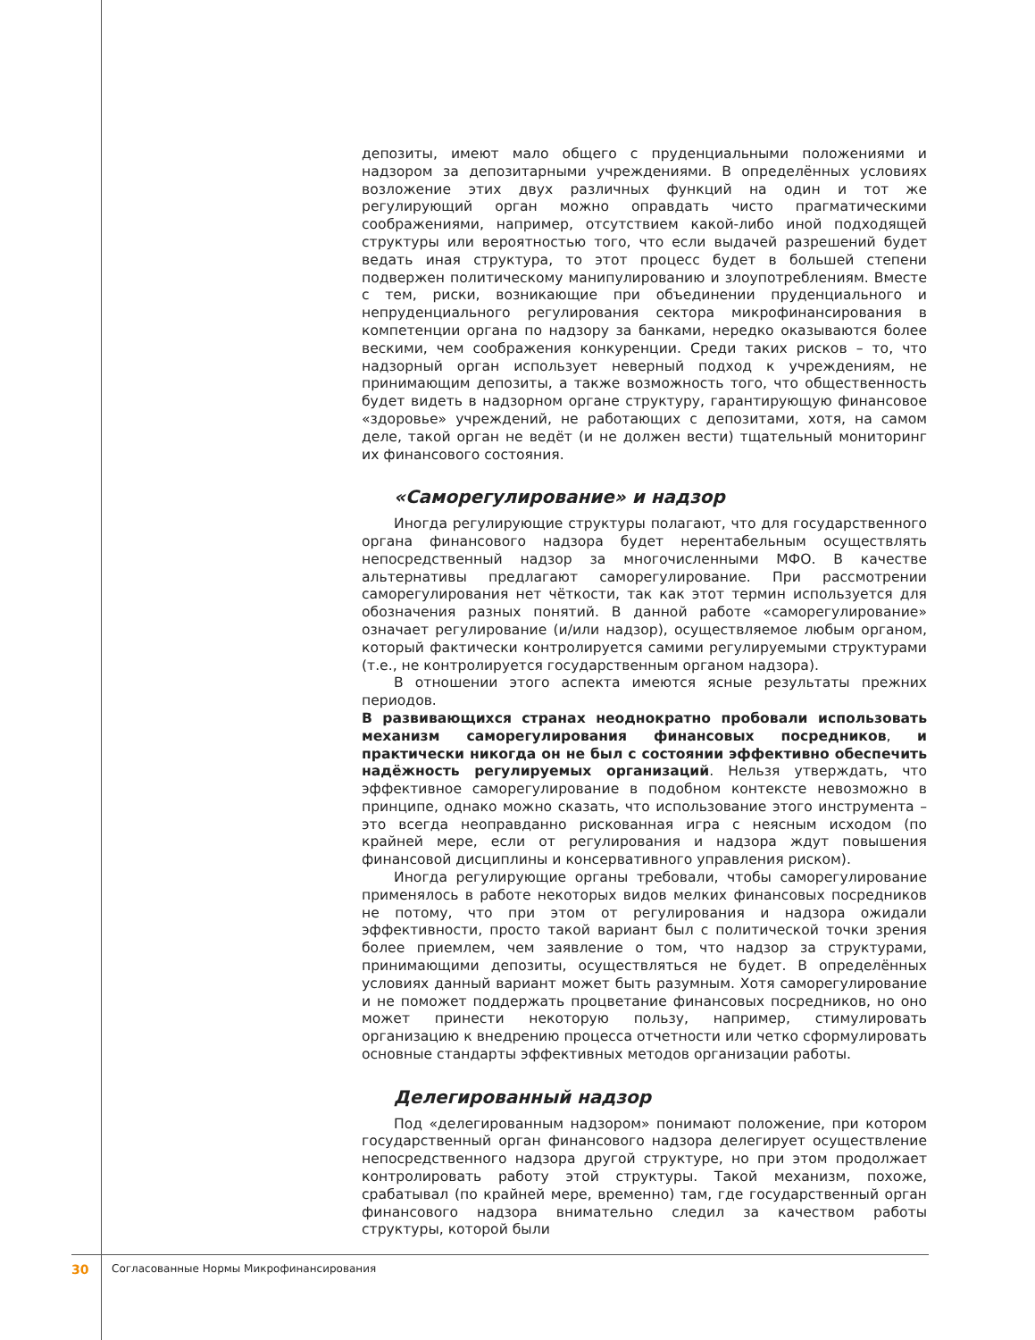депозиты, имеют мало общего с пруденциальными положениями и надзором за депозитарными учреждениями. В определённых условиях возложение этих двух различных функций на один и тот же регулирующий орган можно оправдать чисто прагматическими соображениями, например, отсутствием какой-либо иной подходящей структуры или вероятностью того, что если выдачей разрешений будет ведать иная структура, то этот процесс будет в большей степени подвержен политическому манипулированию и злоупотреблениям. Вместе с тем, риски, возникающие при объединении пруденциального и непруденциального регулирования сектора микрофинансирования в компетенции органа по надзору за банками, нередко оказываются более вескими, чем соображения конкуренции. Среди таких рисков – то, что надзорный орган использует неверный подход к учреждениям, не принимающим депозиты, а также возможность того, что общественность будет видеть в надзорном органе структуру, гарантирующую финансовое «здоровье» учреждений, не работающих с депозитами, хотя, на самом деле, такой орган не ведёт (и не должен вести) тщательный мониторинг их финансового состояния.
«Саморегулирование» и надзор
Иногда регулирующие структуры полагают, что для государственного органа финансового надзора будет нерентабельным осуществлять непосредственный надзор за многочисленными МФО. В качестве альтернативы предлагают саморегулирование. При рассмотрении саморегулирования нет чёткости, так как этот термин используется для обозначения разных понятий. В данной работе «саморегулирование» означает регулирование (и/или надзор), осуществляемое любым органом, который фактически контролируется самими регулируемыми структурами (т.е., не контролируется государственным органом надзора).
В отношении этого аспекта имеются ясные результаты прежних периодов.
В развивающихся странах неоднократно пробовали использовать механизм саморегулирования финансовых посредников, и практически никогда он не был с состоянии эффективно обеспечить надёжность регулируемых организаций. Нельзя утверждать, что эффективное саморегулирование в подобном контексте невозможно в принципе, однако можно сказать, что использование этого инструмента – это всегда неоправданно рискованная игра с неясным исходом (по крайней мере, если от регулирования и надзора ждут повышения финансовой дисциплины и консервативного управления риском).
Иногда регулирующие органы требовали, чтобы саморегулирование применялось в работе некоторых видов мелких финансовых посредников не потому, что при этом от регулирования и надзора ожидали эффективности, просто такой вариант был с политической точки зрения более приемлем, чем заявление о том, что надзор за структурами, принимающими депозиты, осуществляться не будет. В определённых условиях данный вариант может быть разумным. Хотя саморегулирование и не поможет поддержать процветание финансовых посредников, но оно может принести некоторую пользу, например, стимулировать организацию к внедрению процесса отчетности или четко сформулировать основные стандарты эффективных методов организации работы.
Делегированный надзор
Под «делегированным надзором» понимают положение, при котором государственный орган финансового надзора делегирует осуществление непосредственного надзора другой структуре, но при этом продолжает контролировать работу этой структуры. Такой механизм, похоже, срабатывал (по крайней мере, временно) там, где государственный орган финансового надзора внимательно следил за качеством работы структуры, которой были
30 Согласованные Нормы Микрофинансирования